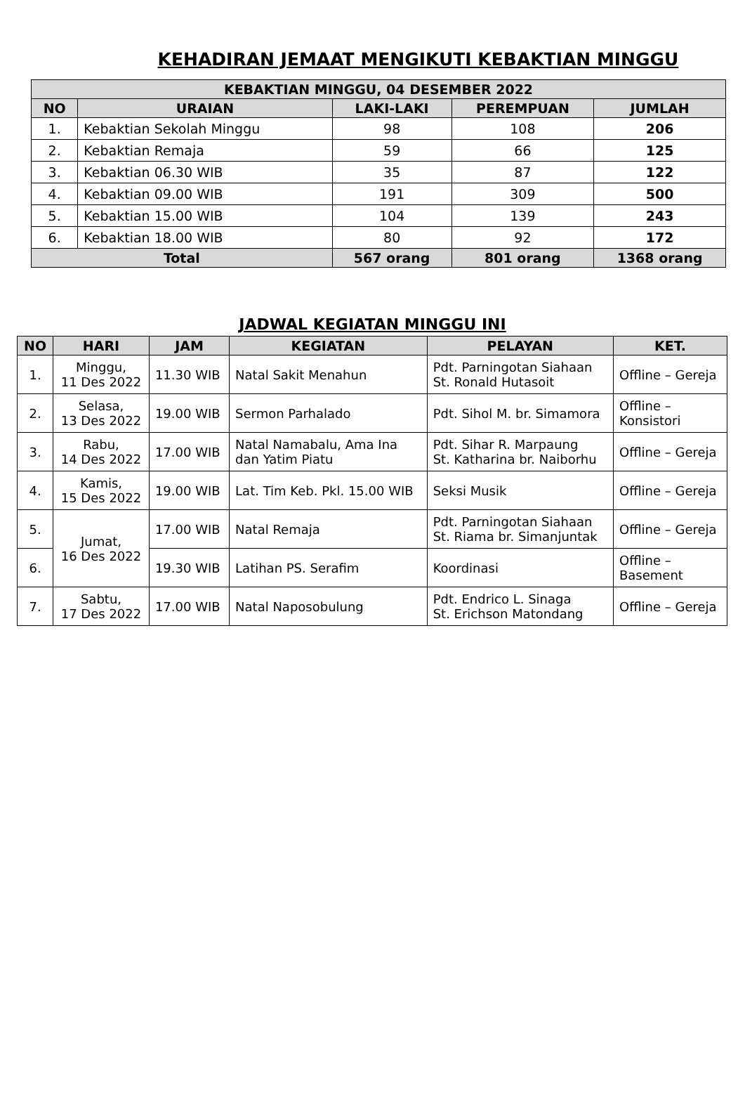KEHADIRAN JEMAAT MENGIKUTI KEBAKTIAN MINGGU
| KEBAKTIAN MINGGU, 04 DESEMBER 2022 | | | | |
| --- | --- | --- | --- | --- |
| NO | URAIAN | LAKI-LAKI | PEREMPUAN | JUMLAH |
| 1. | Kebaktian Sekolah Minggu | 98 | 108 | 206 |
| 2. | Kebaktian Remaja | 59 | 66 | 125 |
| 3. | Kebaktian 06.30 WIB | 35 | 87 | 122 |
| 4. | Kebaktian 09.00 WIB | 191 | 309 | 500 |
| 5. | Kebaktian 15.00 WIB | 104 | 139 | 243 |
| 6. | Kebaktian 18.00 WIB | 80 | 92 | 172 |
| Total | | 567 orang | 801 orang | 1368 orang |
JADWAL KEGIATAN MINGGU INI
| NO | HARI | JAM | KEGIATAN | PELAYAN | KET. |
| --- | --- | --- | --- | --- | --- |
| 1. | Minggu, 11 Des 2022 | 11.30 WIB | Natal Sakit Menahun | Pdt. Parningotan Siahaan St. Ronald Hutasoit | Offline – Gereja |
| 2. | Selasa, 13 Des 2022 | 19.00 WIB | Sermon Parhalado | Pdt. Sihol M. br. Simamora | Offline – Konsistori |
| 3. | Rabu, 14 Des 2022 | 17.00 WIB | Natal Namabalu, Ama Ina dan Yatim Piatu | Pdt. Sihar R. Marpaung St. Katharina br. Naiborhu | Offline – Gereja |
| 4. | Kamis, 15 Des 2022 | 19.00 WIB | Lat. Tim Keb. Pkl. 15.00 WIB | Seksi Musik | Offline – Gereja |
| 5. | Jumat, 16 Des 2022 | 17.00 WIB | Natal Remaja | Pdt. Parningotan Siahaan St. Riama br. Simanjuntak | Offline – Gereja |
| 6. | | 19.30 WIB | Latihan PS. Serafim | Koordinasi | Offline – Basement |
| 7. | Sabtu, 17 Des 2022 | 17.00 WIB | Natal Naposobulung | Pdt. Endrico L. Sinaga St. Erichson Matondang | Offline – Gereja |